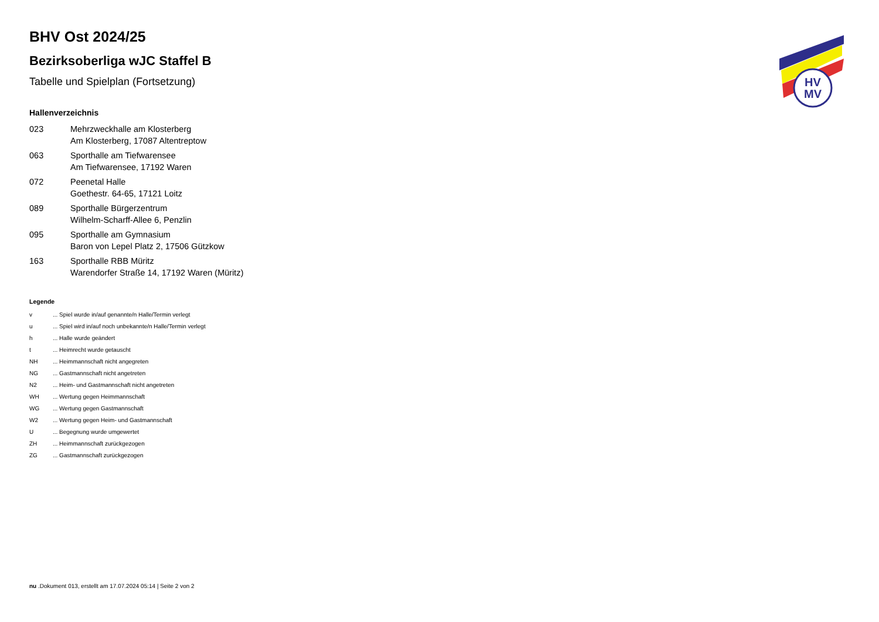HV
MV
BHV Ost 2024/25
Bezirksoberliga wJC Staffel B
Tabelle und Spielplan (Fortsetzung)
Hallenverzeichnis
| 023 | Mehrzweckhalle am Klosterberg Am Klosterberg, 17087 Altentreptow |
| 063 | Sporthalle am Tiefwarensee Am Tiefwarensee, 17192 Waren |
| 072 | Peenetal Halle Goethestr. 64-65, 17121 Loitz |
| 089 | Sporthalle Bürgerzentrum Wilhelm-Scharff-Allee 6, Penzlin |
| 095 | Sporthalle am Gymnasium Baron von Lepel Platz 2, 17506 Gützkow |
| 163 | Sporthalle RBB Müritz Warendorfer Straße 14, 17192 Waren (Müritz) |
Legende
| v | ... Spiel wurde in/auf genannte/n Halle/Termin verlegt |
| u | ... Spiel wird in/auf noch unbekannte/n Halle/Termin verlegt |
| h | ... Halle wurde geändert |
| t | ... Heimrecht wurde getauscht |
| NH | ... Heimmannschaft nicht angegreten |
| NG | ... Gastmannschaft nicht angetreten |
| N2 | ... Heim- und Gastmannschaft nicht angetreten |
| WH | ... Wertung gegen Heimmannschaft |
| WG | ... Wertung gegen Gastmannschaft |
| W2 | ... Wertung gegen Heim- und Gastmannschaft |
| U | ... Begegnung wurde umgewertet |
| ZH | ... Heimmannschaft zurückgezogen |
| ZG | ... Gastmannschaft zurückgezogen |
nu .Dokument 013, erstellt am 17.07.2024 05:14 | Seite 2 von 2